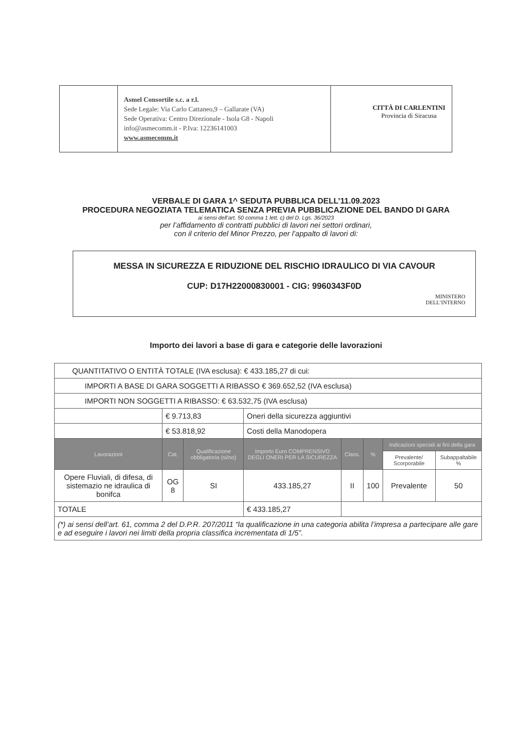Asmel Consortile s.c. a r.l.
Sede Legale: Via Carlo Cattaneo,9 – Gallarate (VA)
Sede Operativa: Centro Direzionale - Isola G8 - Napoli
info@asmecomm.it - P.Iva: 12236141003
www.asmecomm.it
CITTÀ DI CARLENTINI
Provincia di Siracusa
VERBALE DI GARA 1^ SEDUTA PUBBLICA DELL’11.09.2023
PROCEDURA NEGOZIATA TELEMATICA SENZA PREVIA PUBBLICAZIONE DEL BANDO DI GARA
ai sensi dell’art. 50 comma 1 lett. c) del D. Lgs. 36/2023
per l’affidamento di contratti pubblici di lavori nei settori ordinari,
con il criterio del Minor Prezzo, per l’appalto di lavori di:
MESSA IN SICUREZZA E RIDUZIONE DEL RISCHIO IDRAULICO DI VIA CAVOUR
CUP: D17H22000830001 - CIG: 9960343F0D
MINISTERO
DELL’INTERNO
Importo dei lavori a base di gara e categorie delle lavorazioni
| QUANTITATIVO O ENTITÀ TOTALE (IVA esclusa): € 433.185,27 di cui: | | | | | | | |
| IMPORTI A BASE DI GARA SOGGETTI A RIBASSO € 369.652,52 (IVA esclusa) | | | | | | | |
| IMPORTI NON SOGGETTI A RIBASSO: € 63.532,75 (IVA esclusa) | | | | | | | |
| | € 9.713,83 | | Oneri della sicurezza aggiuntivi | | | | |
| | € 53.818,92 | | Costi della Manodopera | | | | |
| Lavorazioni | Cat. | Qualificazione obbligatoria (si/no) | Importo Euro COMPRENSIVO DEGLI ONERI PER LA SICUREZZA | Class. | % | Indicazioni speciali ai fini della gara | |
| | | | | | | Prevalente/ Scorporabile | Subappaltabile % |
| Opere Fluviali, di difesa, di sistemazio ne idraulica di bonifca | OG 8 | SI | 433.185,27 | II | 100 | Prevalente | 50 |
| TOTALE | | | € 433.185,27 | | | | |
| (*) ai sensi dell’art. 61, comma 2 del D.P.R. 207/2011 “la qualificazione in una categoria abilita l’impresa a partecipare alle gare e ad eseguire i lavori nei limiti della propria classifica incrementata di 1/5”. | | | | | | | |